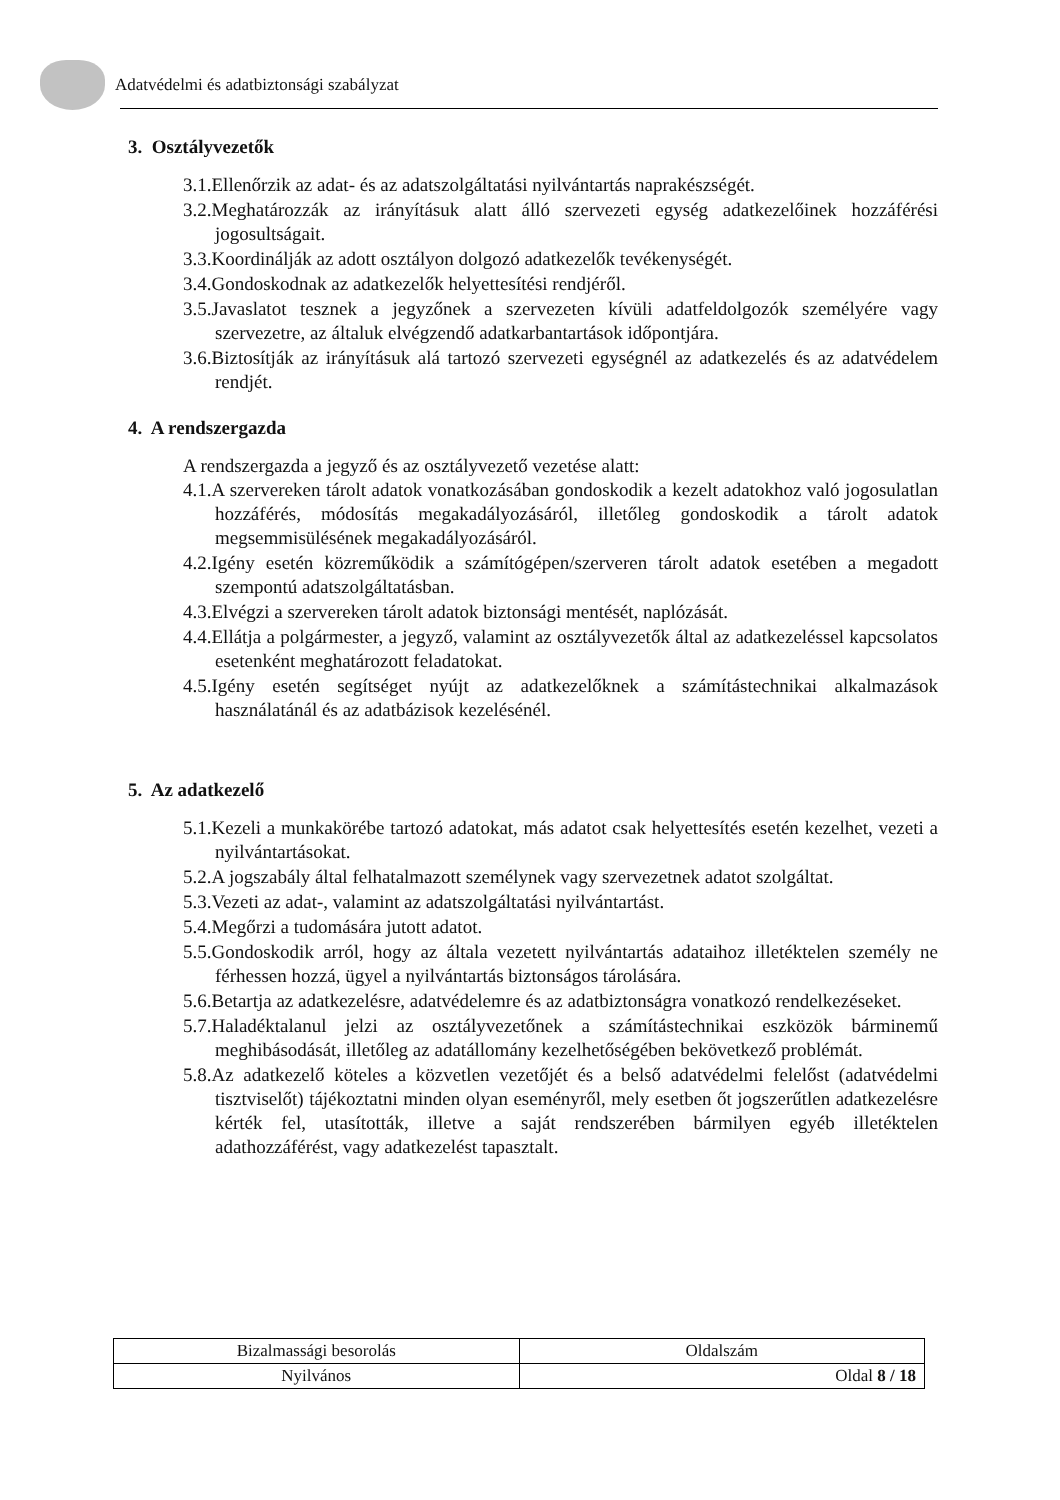Adatvédelmi és adatbiztonsági szabályzat
3. Osztályvezetők
3.1.Ellenőrzik az adat- és az adatszolgáltatási nyilvántartás naprakészségét.
3.2.Meghatározzák az irányításuk alatt álló szervezeti egység adatkezelőinek hozzáférési jogosultságait.
3.3.Koordinálják az adott osztályon dolgozó adatkezelők tevékenységét.
3.4.Gondoskodnak az adatkezelők helyettesítési rendjéről.
3.5.Javaslatot tesznek a jegyzőnek a szervezeten kívüli adatfeldolgozók személyére vagy szervezetre, az általuk elvégzendő adatkarbantartások időpontjára.
3.6.Biztosítják az irányításuk alá tartozó szervezeti egységnél az adatkezelés és az adatvédelem rendjét.
4. A rendszergazda
A rendszergazda a jegyző és az osztályvezető vezetése alatt:
4.1.A szervereken tárolt adatok vonatkozásában gondoskodik a kezelt adatokhoz való jogosulatlan hozzáférés, módosítás megakadályozásáról, illetőleg gondoskodik a tárolt adatok megsemmisülésének megakadályozásáról.
4.2.Igény esetén közreműködik a számítógépen/szerveren tárolt adatok esetében a megadott szempontú adatszolgáltatásban.
4.3.Elvégzi a szervereken tárolt adatok biztonsági mentését, naplózását.
4.4.Ellátja a polgármester, a jegyző, valamint az osztályvezetők által az adatkezeléssel kapcsolatos esetenként meghatározott feladatokat.
4.5.Igény esetén segítséget nyújt az adatkezelőknek a számítástechnikai alkalmazások használatánál és az adatbázisok kezelésénél.
5. Az adatkezelő
5.1.Kezeli a munkakörébe tartozó adatokat, más adatot csak helyettesítés esetén kezelhet, vezeti a nyilvántartásokat.
5.2.A jogszabály által felhatalmazott személynek vagy szervezetnek adatot szolgáltat.
5.3.Vezeti az adat-, valamint az adatszolgáltatási nyilvántartást.
5.4.Megőrzi a tudomására jutott adatot.
5.5.Gondoskodik arról, hogy az általa vezetett nyilvántartás adataihoz illetéktelen személy ne férhessen hozzá, ügyel a nyilvántartás biztonságos tárolására.
5.6.Betartja az adatkezelésre, adatvédelemre és az adatbiztonságra vonatkozó rendelkezéseket.
5.7.Haladéktalanul jelzi az osztályvezetőnek a számítástechnikai eszközök bárminemű meghibásodását, illetőleg az adatállomány kezelhetőségében bekövetkező problémát.
5.8.Az adatkezelő köteles a közvetlen vezetőjét és a belső adatvédelmi felelőst (adatvédelmi tisztviselőt) tájékoztatni minden olyan eseményről, mely esetben őt jogszerűtlen adatkezelésre kérték fel, utasították, illetve a saját rendszerében bármilyen egyéb illetéktelen adathozzáférést, vagy adatkezelést tapasztalt.
| Bizalmassági besorolás | Oldalszám |
| Nyilvános | Oldal 8 / 18 |